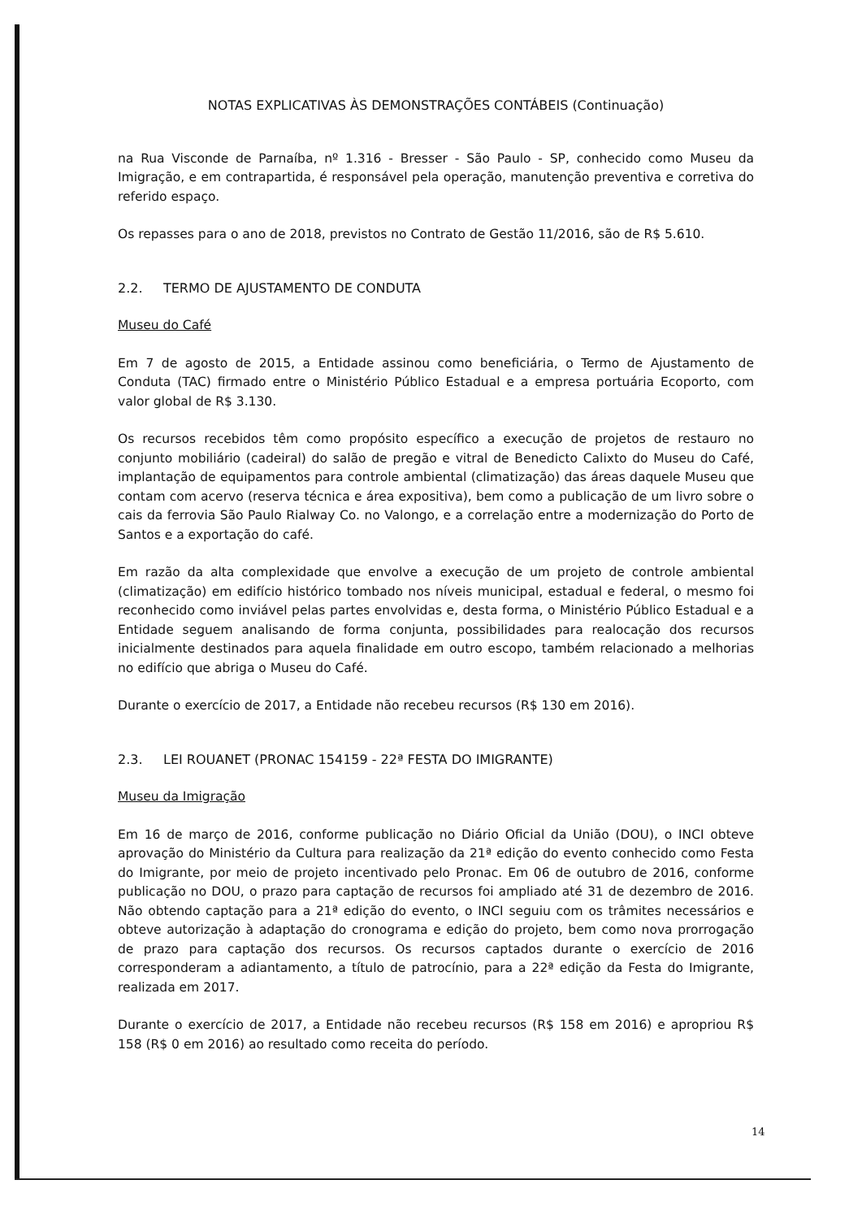NOTAS EXPLICATIVAS ÀS DEMONSTRAÇÕES CONTÁBEIS (Continuação)
na Rua Visconde de Parnaíba, nº 1.316 - Bresser - São Paulo - SP, conhecido como Museu da Imigração, e em contrapartida, é responsável pela operação, manutenção preventiva e corretiva do referido espaço.
Os repasses para o ano de 2018, previstos no Contrato de Gestão 11/2016, são de R$ 5.610.
2.2. TERMO DE AJUSTAMENTO DE CONDUTA
Museu do Café
Em 7 de agosto de 2015, a Entidade assinou como beneficiária, o Termo de Ajustamento de Conduta (TAC) firmado entre o Ministério Público Estadual e a empresa portuária Ecoporto, com valor global de R$ 3.130.
Os recursos recebidos têm como propósito específico a execução de projetos de restauro no conjunto mobiliário (cadeiral) do salão de pregão e vitral de Benedicto Calixto do Museu do Café, implantação de equipamentos para controle ambiental (climatização) das áreas daquele Museu que contam com acervo (reserva técnica e área expositiva), bem como a publicação de um livro sobre o cais da ferrovia São Paulo Rialway Co. no Valongo, e a correlação entre a modernização do Porto de Santos e a exportação do café.
Em razão da alta complexidade que envolve a execução de um projeto de controle ambiental (climatização) em edifício histórico tombado nos níveis municipal, estadual e federal, o mesmo foi reconhecido como inviável pelas partes envolvidas e, desta forma, o Ministério Público Estadual e a Entidade seguem analisando de forma conjunta, possibilidades para realocação dos recursos inicialmente destinados para aquela finalidade em outro escopo, também relacionado a melhorias no edifício que abriga o Museu do Café.
Durante o exercício de 2017, a Entidade não recebeu recursos (R$ 130 em 2016).
2.3. LEI ROUANET (PRONAC 154159 - 22ª FESTA DO IMIGRANTE)
Museu da Imigração
Em 16 de março de 2016, conforme publicação no Diário Oficial da União (DOU), o INCI obteve aprovação do Ministério da Cultura para realização da 21ª edição do evento conhecido como Festa do Imigrante, por meio de projeto incentivado pelo Pronac. Em 06 de outubro de 2016, conforme publicação no DOU, o prazo para captação de recursos foi ampliado até 31 de dezembro de 2016. Não obtendo captação para a 21ª edição do evento, o INCI seguiu com os trâmites necessários e obteve autorização à adaptação do cronograma e edição do projeto, bem como nova prorrogação de prazo para captação dos recursos. Os recursos captados durante o exercício de 2016 corresponderam a adiantamento, a título de patrocínio, para a 22ª edição da Festa do Imigrante, realizada em 2017.
Durante o exercício de 2017, a Entidade não recebeu recursos (R$ 158 em 2016) e apropriou R$ 158 (R$ 0 em 2016) ao resultado como receita do período.
14